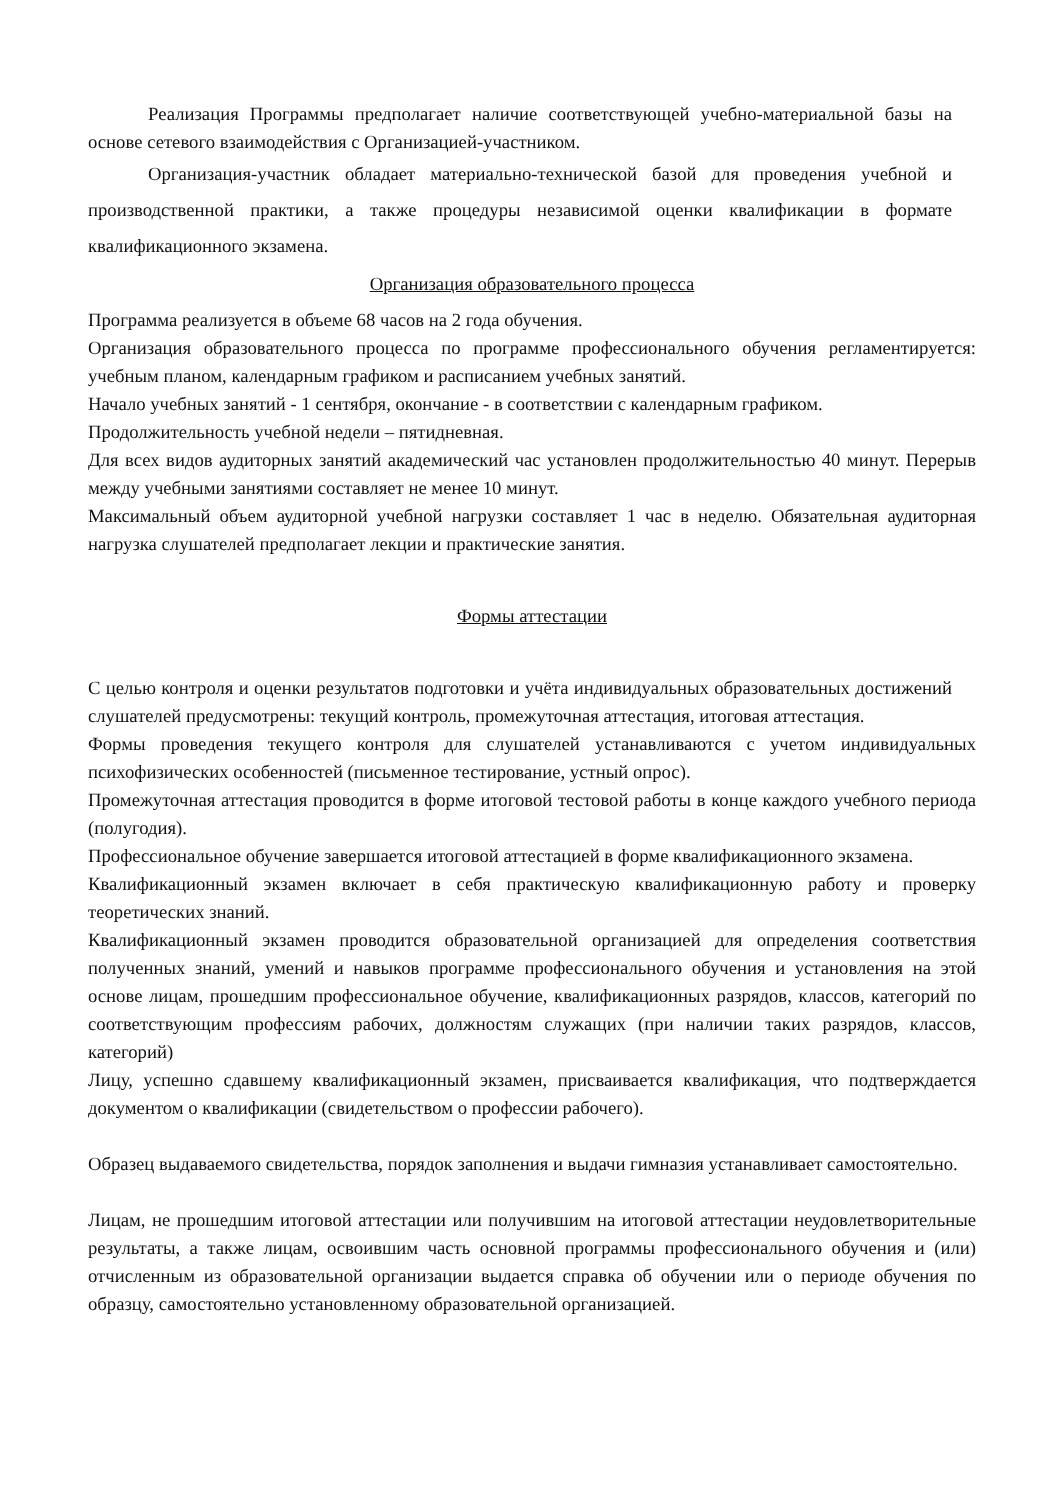Реализация Программы предполагает наличие соответствующей учебно-материальной базы на основе сетевого взаимодействия с Организацией-участником.
Организация-участник обладает материально-технической базой для проведения учебной и производственной практики, а также процедуры независимой оценки квалификации в формате квалификационного экзамена.
Организация образовательного процесса
Программа реализуется в объеме 68 часов на 2 года обучения.
Организация образовательного процесса по программе профессионального обучения регламентируется: учебным планом, календарным графиком и расписанием учебных занятий.
Начало учебных занятий - 1 сентября, окончание - в соответствии с календарным графиком.
Продолжительность учебной недели – пятидневная.
Для всех видов аудиторных занятий академический час установлен продолжительностью 40 минут. Перерыв между учебными занятиями составляет не менее 10 минут.
Максимальный объем аудиторной учебной нагрузки составляет 1 час в неделю. Обязательная аудиторная нагрузка слушателей предполагает лекции и практические занятия.
Формы аттестации
С целью контроля и оценки результатов подготовки и учёта индивидуальных образовательных достижений слушателей предусмотрены: текущий контроль, промежуточная аттестация, итоговая аттестация.
Формы проведения текущего контроля для слушателей устанавливаются с учетом индивидуальных психофизических особенностей (письменное тестирование, устный опрос).
Промежуточная аттестация проводится в форме итоговой тестовой работы в конце каждого учебного периода (полугодия).
Профессиональное обучение завершается итоговой аттестацией в форме квалификационного экзамена.
Квалификационный экзамен включает в себя практическую квалификационную работу и проверку теоретических знаний.
Квалификационный экзамен проводится образовательной организацией для определения соответствия полученных знаний, умений и навыков программе профессионального обучения и установления на этой основе лицам, прошедшим профессиональное обучение, квалификационных разрядов, классов, категорий по соответствующим профессиям рабочих, должностям служащих (при наличии таких разрядов, классов, категорий)
Лицу, успешно сдавшему квалификационный экзамен, присваивается квалификация, что подтверждается документом о квалификации (свидетельством о профессии рабочего).
Образец выдаваемого свидетельства, порядок заполнения и выдачи гимназия устанавливает самостоятельно.
Лицам, не прошедшим итоговой аттестации или получившим на итоговой аттестации неудовлетворительные результаты, а также лицам, освоившим часть основной программы профессионального обучения и (или) отчисленным из образовательной организации выдается справка об обучении или о периоде обучения по образцу, самостоятельно установленному образовательной организацией.